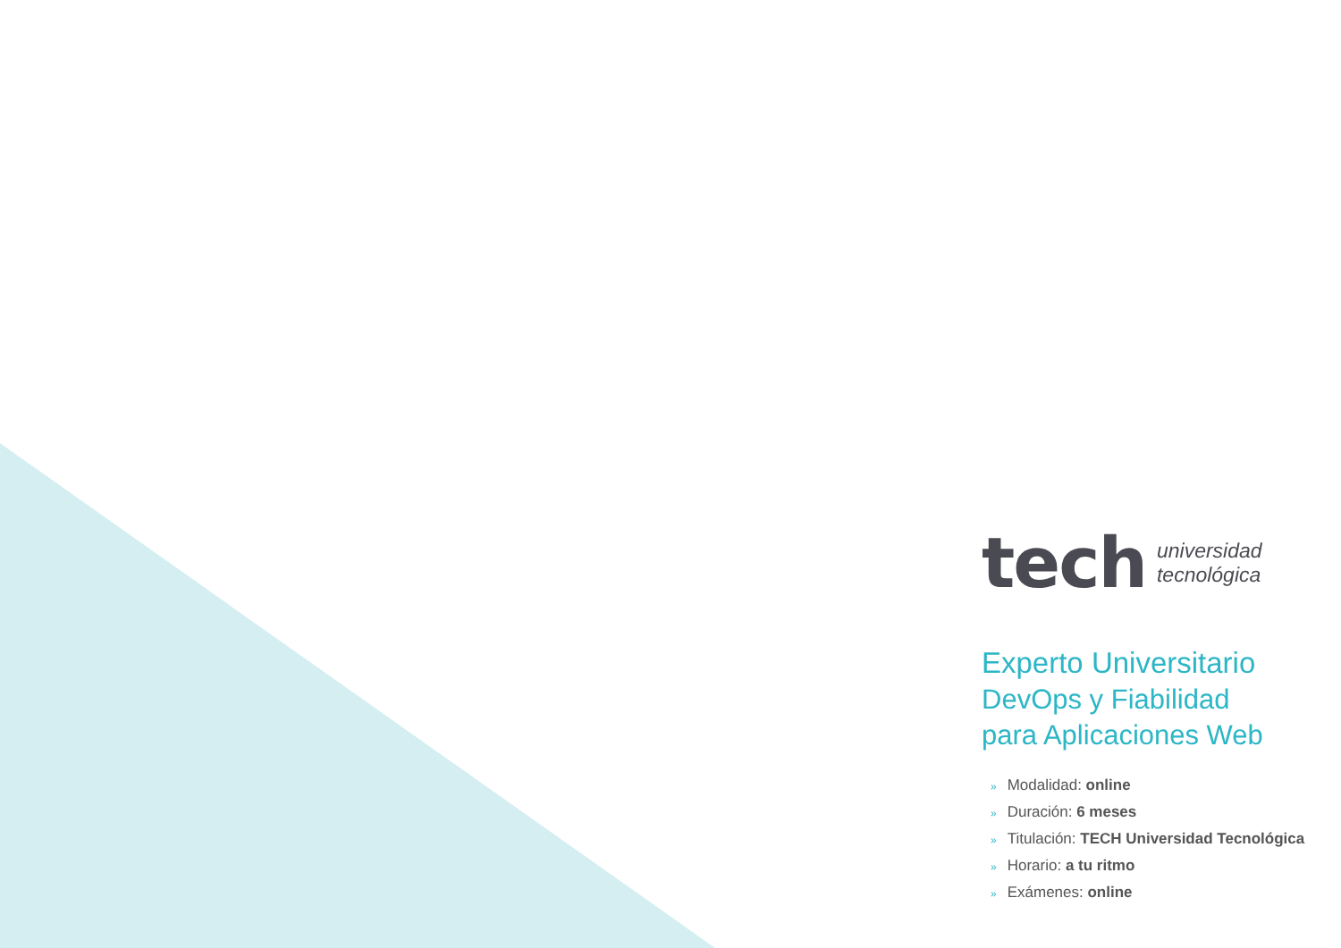tech
universidad
tecnológica
Experto Universitario
DevOps y Fiabilidad
para Aplicaciones Web
» Modalidad: online
» Duración: 6 meses
» Titulación: TECH Universidad Tecnológica
» Horario: a tu ritmo
» Exámenes: online